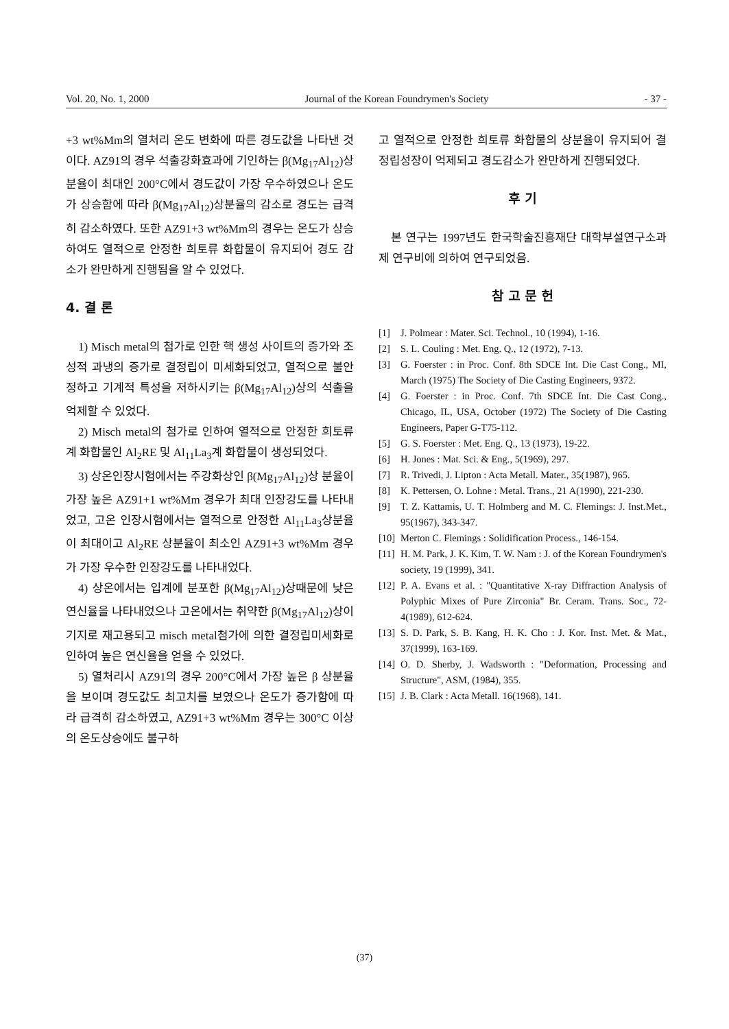Vol. 20, No. 1, 2000 Journal of the Korean Foundrymen's Society - 37 -
+3 wt%Mm의 열처리 온도 변화에 따른 경도값을 나타낸 것이다. AZ91의 경우 석출강화효과에 기인하는 β(Mg<sub>17</sub>Al<sub>12</sub>)상분율이 최대인 200°C에서 경도값이 가장 우수하였으나 온도가 상승함에 따라 β(Mg<sub>17</sub>Al<sub>12</sub>)상분율의 감소로 경도는 급격히 감소하였다. 또한 AZ91+3 wt%Mm의 경우는 온도가 상승하여도 열적으로 안정한 희토류 화합물이 유지되어 경도 감소가 완만하게 진행됨을 알 수 있었다.
4. 결 론
1) Misch metal의 첨가로 인한 핵 생성 사이트의 증가와 조성적 과냉의 증가로 결정립이 미세화되었고, 열적으로 불안정하고 기계적 특성을 저하시키는 β(Mg<sub>17</sub>Al<sub>12</sub>)상의 석출을 억제할 수 있었다.
2) Misch metal의 첨가로 인하여 열적으로 안정한 희토류계 화합물인 Al<sub>2</sub>RE 및 Al<sub>11</sub>La<sub>3</sub>계 화합물이 생성되었다.
3) 상온인장시험에서는 주강화상인 β(Mg<sub>17</sub>Al<sub>12</sub>)상 분율이 가장 높은 AZ91+1 wt%Mm 경우가 최대 인장강도를 나타내었고, 고온 인장시험에서는 열적으로 안정한 Al<sub>11</sub>La<sub>3</sub>상분율이 최대이고 Al<sub>2</sub>RE 상분율이 최소인 AZ91+3 wt%Mm 경우가 가장 우수한 인장강도를 나타내었다.
4) 상온에서는 입계에 분포한 β(Mg<sub>17</sub>Al<sub>12</sub>)상때문에 낮은 연신율을 나타내었으나 고온에서는 취약한 β(Mg<sub>17</sub>Al<sub>12</sub>)상이 기지로 재고용되고 misch metal첨가에 의한 결정립미세화로 인하여 높은 연신율을 얻을 수 있었다.
5) 열처리시 AZ91의 경우 200°C에서 가장 높은 β 상분율을 보이며 경도값도 최고치를 보였으나 온도가 증가함에 따라 급격히 감소하였고, AZ91+3 wt%Mm 경우는 300°C 이상의 온도상승에도 불구하
고 열적으로 안정한 희토류 화합물의 상분율이 유지되어 결정립성장이 억제되고 경도감소가 완만하게 진행되었다.
후 기
본 연구는 1997년도 한국학술진흥재단 대학부설연구소과제 연구비에 의하여 연구되었음.
참 고 문 헌
[1] J. Polmear : Mater. Sci. Technol., 10 (1994), 1-16.
[2] S. L. Couling : Met. Eng. Q., 12 (1972), 7-13.
[3] G. Foerster : in Proc. Conf. 8th SDCE Int. Die Cast Cong., MI, March (1975) The Society of Die Casting Engineers, 9372.
[4] G. Foerster : in Proc. Conf. 7th SDCE Int. Die Cast Cong., Chicago, IL, USA, October (1972) The Society of Die Casting Engineers, Paper G-T75-112.
[5] G. S. Foerster : Met. Eng. Q., 13 (1973), 19-22.
[6] H. Jones : Mat. Sci. & Eng., 5(1969), 297.
[7] R. Trivedi, J. Lipton : Acta Metall. Mater., 35(1987), 965.
[8] K. Pettersen, O. Lohne : Metal. Trans., 21 A(1990), 221-230.
[9] T. Z. Kattamis, U. T. Holmberg and M. C. Flemings: J. Inst.Met., 95(1967), 343-347.
[10] Merton C. Flemings : Solidification Process., 146-154.
[11] H. M. Park, J. K. Kim, T. W. Nam : J. of the Korean Foundrymen's society, 19 (1999), 341.
[12] P. A. Evans et al. : "Quantitative X-ray Diffraction Analysis of Polyphic Mixes of Pure Zirconia" Br. Ceram. Trans. Soc., 72-4(1989), 612-624.
[13] S. D. Park, S. B. Kang, H. K. Cho : J. Kor. Inst. Met. & Mat., 37(1999), 163-169.
[14] O. D. Sherby, J. Wadsworth : "Deformation, Processing and Structure", ASM, (1984), 355.
[15] J. B. Clark : Acta Metall. 16(1968), 141.
(37)